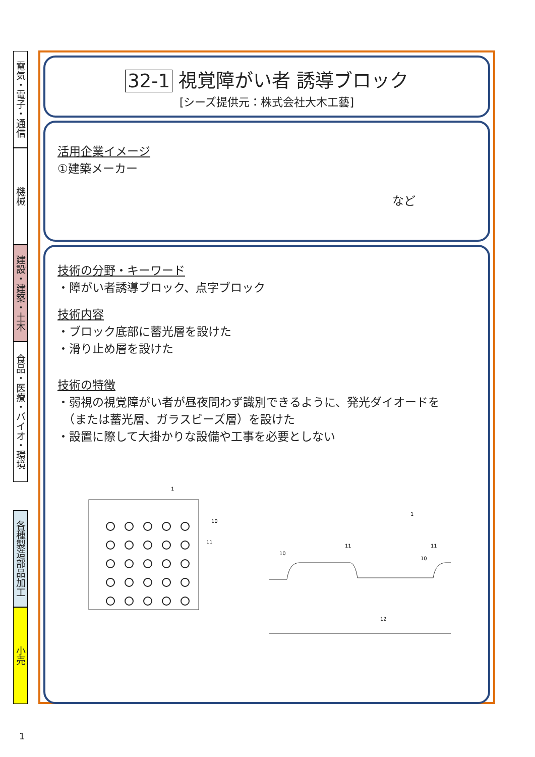電気・電子・通信
機械
建設・建築・土木
食品・医療・バイオ・環境
各種製造部品加工
小売
32-1 視覚障がい者 誘導ブロック
[シーズ提供元：株式会社大木工藝]
活用企業イメージ
①建築メーカー
など
技術の分野・キーワード
・障がい者誘導ブロック、点字ブロック
技術内容
・ブロック底部に蓄光層を設けた
・滑り止め層を設けた
技術の特徴
・弱視の視覚障がい者が昼夜問わず識別できるように、発光ダイオードを
　（または蓄光層、ガラスビーズ層）を設けた
・設置に際して大掛かりな設備や工事を必要としない
1
10
11
12
1
10
11
11
10
1